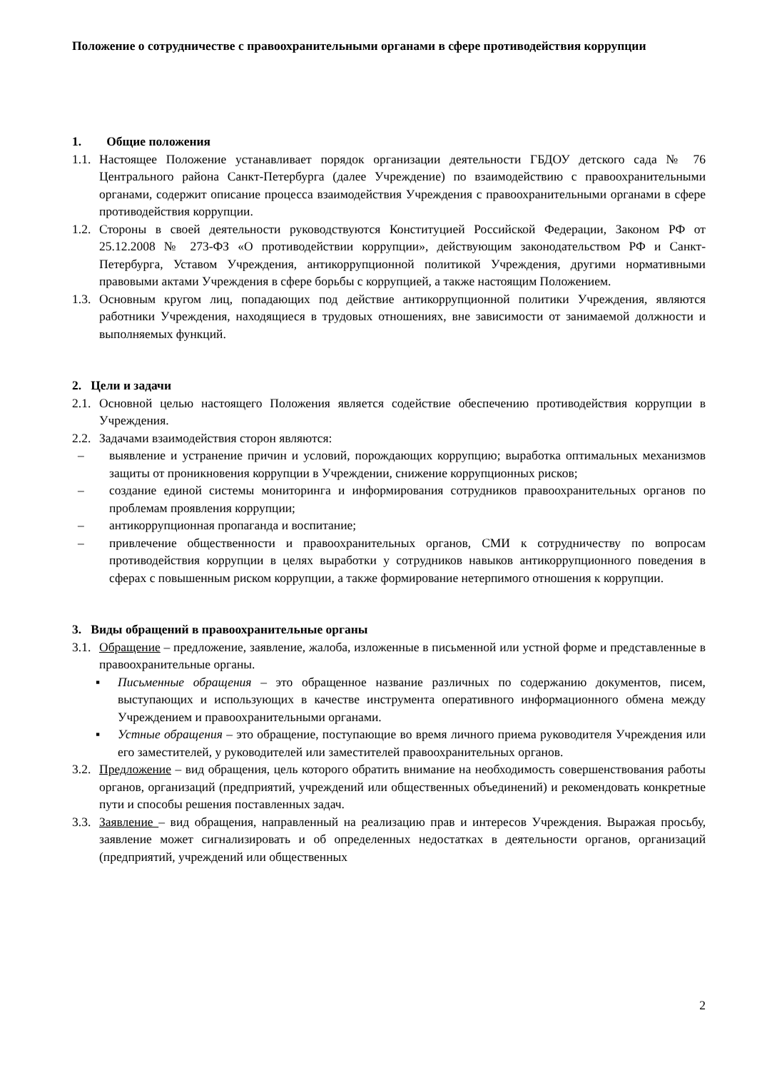Положение о сотрудничестве с правоохранительными органами в сфере противодействия коррупции
1. Общие положения
1.1. Настоящее Положение устанавливает порядок организации деятельности ГБДОУ детского сада № 76 Центрального района Санкт-Петербурга (далее Учреждение) по взаимодействию с правоохранительными органами, содержит описание процесса взаимодействия Учреждения с правоохранительными органами в сфере противодействия коррупции.
1.2. Стороны в своей деятельности руководствуются Конституцией Российской Федерации, Законом РФ от 25.12.2008 № 273-ФЗ «О противодействии коррупции», действующим законодательством РФ и Санкт-Петербурга, Уставом Учреждения, антикоррупционной политикой Учреждения, другими нормативными правовыми актами Учреждения в сфере борьбы с коррупцией, а также настоящим Положением.
1.3. Основным кругом лиц, попадающих под действие антикоррупционной политики Учреждения, являются работники Учреждения, находящиеся в трудовых отношениях, вне зависимости от занимаемой должности и выполняемых функций.
2. Цели и задачи
2.1. Основной целью настоящего Положения является содействие обеспечению противодействия коррупции в Учреждения.
2.2. Задачами взаимодействия сторон являются:
– выявление и устранение причин и условий, порождающих коррупцию; выработка оптимальных механизмов защиты от проникновения коррупции в Учреждении, снижение коррупционных рисков;
– создание единой системы мониторинга и информирования сотрудников правоохранительных органов по проблемам проявления коррупции;
– антикоррупционная пропаганда и воспитание;
– привлечение общественности и правоохранительных органов, СМИ к сотрудничеству по вопросам противодействия коррупции в целях выработки у сотрудников навыков антикоррупционного поведения в сферах с повышенным риском коррупции, а также формирование нетерпимого отношения к коррупции.
3. Виды обращений в правоохранительные органы
3.1. Обращение – предложение, заявление, жалоба, изложенные в письменной или устной форме и представленные в правоохранительные органы.
▪ Письменные обращения – это обращенное название различных по содержанию документов, писем, выступающих и использующих в качестве инструмента оперативного информационного обмена между Учреждением и правоохранительными органами.
▪ Устные обращения – это обращение, поступающие во время личного приема руководителя Учреждения или его заместителей, у руководителей или заместителей правоохранительных органов.
3.2. Предложение – вид обращения, цель которого обратить внимание на необходимость совершенствования работы органов, организаций (предприятий, учреждений или общественных объединений) и рекомендовать конкретные пути и способы решения поставленных задач.
3.3. Заявление – вид обращения, направленный на реализацию прав и интересов Учреждения. Выражая просьбу, заявление может сигнализировать и об определенных недостатках в деятельности органов, организаций (предприятий, учреждений или общественных
2